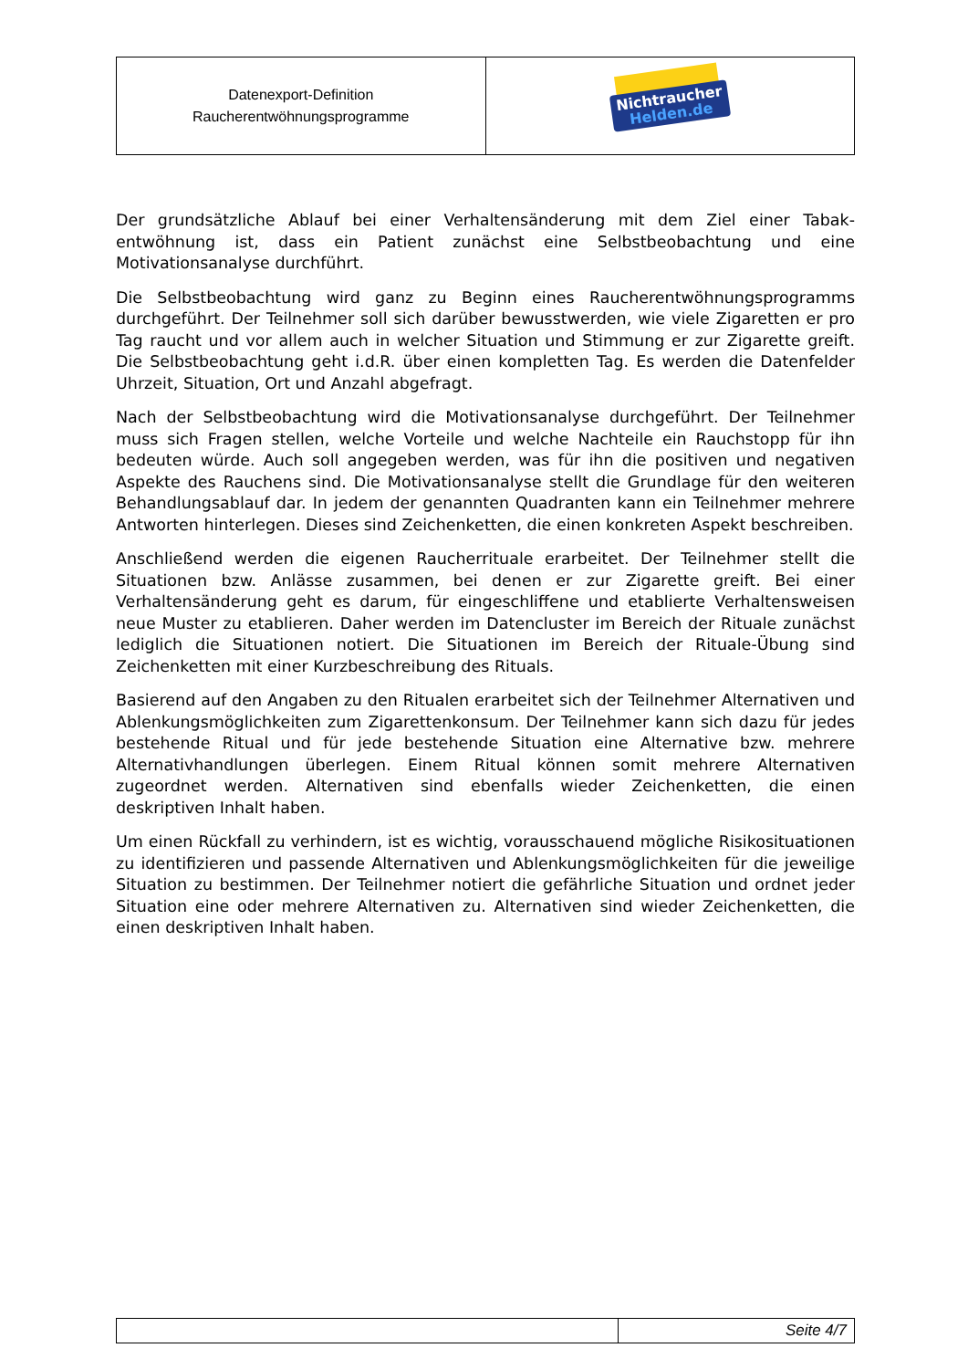| Datenexport-Definition Raucherentwöhnungsprogramme | Nichtraucher Helden.de |
Der grundsätzliche Ablauf bei einer Verhaltensänderung mit dem Ziel einer Tabak-entwöhnung ist, dass ein Patient zunächst eine Selbstbeobachtung und eine Motivationsanalyse durchführt.
Die Selbstbeobachtung wird ganz zu Beginn eines Raucherentwöhnungsprogramms durchgeführt. Der Teilnehmer soll sich darüber bewusstwerden, wie viele Zigaretten er pro Tag raucht und vor allem auch in welcher Situation und Stimmung er zur Zigarette greift. Die Selbstbeobachtung geht i.d.R. über einen kompletten Tag. Es werden die Datenfelder Uhrzeit, Situation, Ort und Anzahl abgefragt.
Nach der Selbstbeobachtung wird die Motivationsanalyse durchgeführt. Der Teilnehmer muss sich Fragen stellen, welche Vorteile und welche Nachteile ein Rauchstopp für ihn bedeuten würde. Auch soll angegeben werden, was für ihn die positiven und negativen Aspekte des Rauchens sind. Die Motivationsanalyse stellt die Grundlage für den weiteren Behandlungsablauf dar. In jedem der genannten Quadranten kann ein Teilnehmer mehrere Antworten hinterlegen. Dieses sind Zeichenketten, die einen konkreten Aspekt beschreiben.
Anschließend werden die eigenen Raucherrituale erarbeitet. Der Teilnehmer stellt die Situationen bzw. Anlässe zusammen, bei denen er zur Zigarette greift. Bei einer Verhaltensänderung geht es darum, für eingeschliffene und etablierte Verhaltensweisen neue Muster zu etablieren. Daher werden im Datencluster im Bereich der Rituale zunächst lediglich die Situationen notiert. Die Situationen im Bereich der Rituale-Übung sind Zeichenketten mit einer Kurzbeschreibung des Rituals.
Basierend auf den Angaben zu den Ritualen erarbeitet sich der Teilnehmer Alternativen und Ablenkungsmöglichkeiten zum Zigarettenkonsum. Der Teilnehmer kann sich dazu für jedes bestehende Ritual und für jede bestehende Situation eine Alternative bzw. mehrere Alternativhandlungen überlegen. Einem Ritual können somit mehrere Alternativen zugeordnet werden. Alternativen sind ebenfalls wieder Zeichenketten, die einen deskriptiven Inhalt haben.
Um einen Rückfall zu verhindern, ist es wichtig, vorausschauend mögliche Risikosituationen zu identifizieren und passende Alternativen und Ablenkungsmöglichkeiten für die jeweilige Situation zu bestimmen. Der Teilnehmer notiert die gefährliche Situation und ordnet jeder Situation eine oder mehrere Alternativen zu. Alternativen sind wieder Zeichenketten, die einen deskriptiven Inhalt haben.
| | Seite 4/7 |